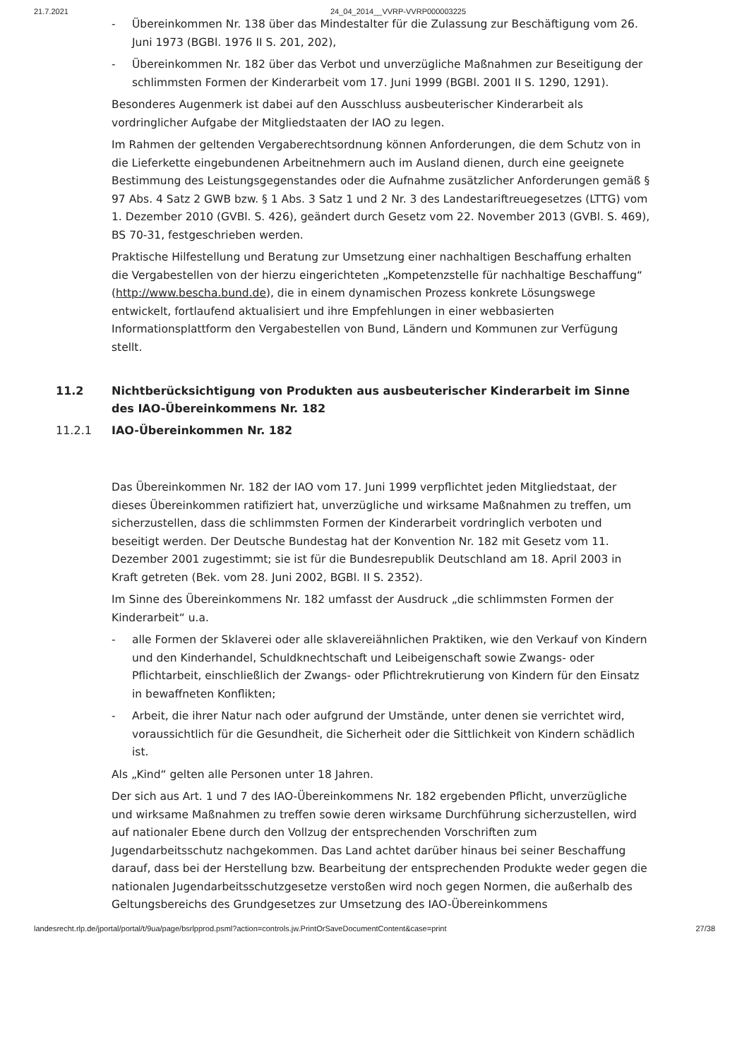21.7.2021 24_04_2014__VVRP-VVRP000003225
- Übereinkommen Nr. 138 über das Mindestalter für die Zulassung zur Beschäftigung vom 26. Juni 1973 (BGBl. 1976 II S. 201, 202),
- Übereinkommen Nr. 182 über das Verbot und unverzügliche Maßnahmen zur Beseitigung der schlimmsten Formen der Kinderarbeit vom 17. Juni 1999 (BGBl. 2001 II S. 1290, 1291).
Besonderes Augenmerk ist dabei auf den Ausschluss ausbeuterischer Kinderarbeit als vordringlicher Aufgabe der Mitgliedstaaten der IAO zu legen.
Im Rahmen der geltenden Vergaberechtsordnung können Anforderungen, die dem Schutz von in die Lieferkette eingebundenen Arbeitnehmern auch im Ausland dienen, durch eine geeignete Bestimmung des Leistungsgegenstandes oder die Aufnahme zusätzlicher Anforderungen gemäß § 97 Abs. 4 Satz 2 GWB bzw. § 1 Abs. 3 Satz 1 und 2 Nr. 3 des Landestariftreuegesetzes (LTTG) vom 1. Dezember 2010 (GVBl. S. 426), geändert durch Gesetz vom 22. November 2013 (GVBl. S. 469), BS 70-31, festgeschrieben werden.
Praktische Hilfestellung und Beratung zur Umsetzung einer nachhaltigen Beschaffung erhalten die Vergabestellen von der hierzu eingerichteten „Kompetenzstelle für nachhaltige Beschaffung“ (http://www.bescha.bund.de), die in einem dynamischen Prozess konkrete Lösungswege entwickelt, fortlaufend aktualisiert und ihre Empfehlungen in einer webbasierten Informationsplattform den Vergabestellen von Bund, Ländern und Kommunen zur Verfügung stellt.
11.2 Nichtberücksichtigung von Produkten aus ausbeuterischer Kinderarbeit im Sinne des IAO-Übereinkommens Nr. 182
11.2.1 IAO-Übereinkommen Nr. 182
Das Übereinkommen Nr. 182 der IAO vom 17. Juni 1999 verpflichtet jeden Mitgliedstaat, der dieses Übereinkommen ratifiziert hat, unverzügliche und wirksame Maßnahmen zu treffen, um sicherzustellen, dass die schlimmsten Formen der Kinderarbeit vordringlich verboten und beseitigt werden. Der Deutsche Bundestag hat der Konvention Nr. 182 mit Gesetz vom 11. Dezember 2001 zugestimmt; sie ist für die Bundesrepublik Deutschland am 18. April 2003 in Kraft getreten (Bek. vom 28. Juni 2002, BGBl. II S. 2352).
Im Sinne des Übereinkommens Nr. 182 umfasst der Ausdruck „die schlimmsten Formen der Kinderarbeit“ u.a.
- alle Formen der Sklaverei oder alle sklavereiähnlichen Praktiken, wie den Verkauf von Kindern und den Kinderhandel, Schuldknechtschaft und Leibeigenschaft sowie Zwangs- oder Pflichtarbeit, einschließlich der Zwangs- oder Pflichtrekrutierung von Kindern für den Einsatz in bewaffneten Konflikten;
- Arbeit, die ihrer Natur nach oder aufgrund der Umstände, unter denen sie verrichtet wird, voraussichtlich für die Gesundheit, die Sicherheit oder die Sittlichkeit von Kindern schädlich ist.
Als „Kind“ gelten alle Personen unter 18 Jahren.
Der sich aus Art. 1 und 7 des IAO-Übereinkommens Nr. 182 ergebenden Pflicht, unverzügliche und wirksame Maßnahmen zu treffen sowie deren wirksame Durchführung sicherzustellen, wird auf nationaler Ebene durch den Vollzug der entsprechenden Vorschriften zum Jugendarbeitsschutz nachgekommen. Das Land achtet darüber hinaus bei seiner Beschaffung darauf, dass bei der Herstellung bzw. Bearbeitung der entsprechenden Produkte weder gegen die nationalen Jugendarbeitsschutzgesetze verstoßen wird noch gegen Normen, die außerhalb des Geltungsbereichs des Grundgesetzes zur Umsetzung des IAO-Übereinkommens
landesrecht.rlp.de/jportal/portal/t/9ua/page/bsrlpprod.psml?action=controls.jw.PrintOrSaveDocumentContent&case=print 27/38